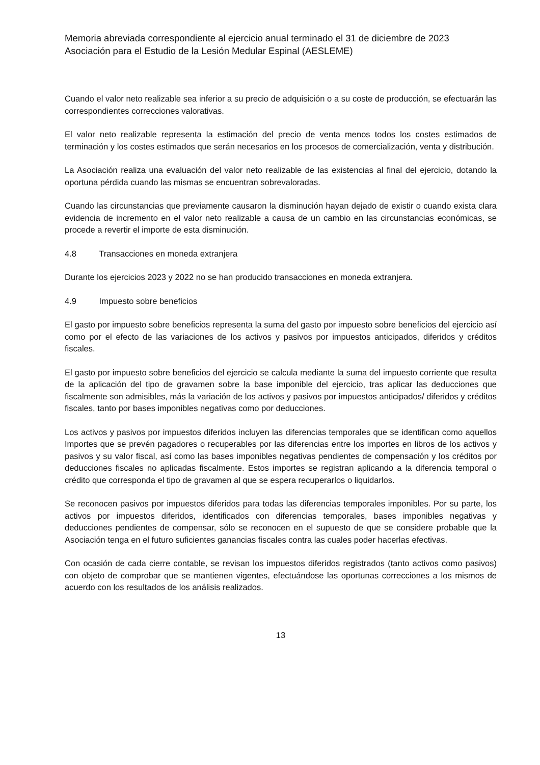Memoria abreviada correspondiente al ejercicio anual terminado el 31 de diciembre de 2023
Asociación para el Estudio de la Lesión Medular Espinal (AESLEME)
Cuando el valor neto realizable sea inferior a su precio de adquisición o a su coste de producción, se efectuarán las correspondientes correcciones valorativas.
El valor neto realizable representa la estimación del precio de venta menos todos los costes estimados de terminación y los costes estimados que serán necesarios en los procesos de comercialización, venta y distribución.
La Asociación realiza una evaluación del valor neto realizable de las existencias al final del ejercicio, dotando la oportuna pérdida cuando las mismas se encuentran sobrevaloradas.
Cuando las circunstancias que previamente causaron la disminución hayan dejado de existir o cuando exista clara evidencia de incremento en el valor neto realizable a causa de un cambio en las circunstancias económicas, se procede a revertir el importe de esta disminución.
4.8 Transacciones en moneda extranjera
Durante los ejercicios 2023 y 2022 no se han producido transacciones en moneda extranjera.
4.9 Impuesto sobre beneficios
El gasto por impuesto sobre beneficios representa la suma del gasto por impuesto sobre beneficios del ejercicio así como por el efecto de las variaciones de los activos y pasivos por impuestos anticipados, diferidos y créditos fiscales.
El gasto por impuesto sobre beneficios del ejercicio se calcula mediante la suma del impuesto corriente que resulta de la aplicación del tipo de gravamen sobre la base imponible del ejercicio, tras aplicar las deducciones que fiscalmente son admisibles, más la variación de los activos y pasivos por impuestos anticipados/ diferidos y créditos fiscales, tanto por bases imponibles negativas como por deducciones.
Los activos y pasivos por impuestos diferidos incluyen las diferencias temporales que se identifican como aquellos Importes que se prevén pagadores o recuperables por las diferencias entre los importes en libros de los activos y pasivos y su valor fiscal, así como las bases imponibles negativas pendientes de compensación y los créditos por deducciones fiscales no aplicadas fiscalmente. Estos importes se registran aplicando a la diferencia temporal o crédito que corresponda el tipo de gravamen al que se espera recuperarlos o liquidarlos.
Se reconocen pasivos por impuestos diferidos para todas las diferencias temporales imponibles. Por su parte, los activos por impuestos diferidos, identificados con diferencias temporales, bases imponibles negativas y deducciones pendientes de compensar, sólo se reconocen en el supuesto de que se considere probable que la Asociación tenga en el futuro suficientes ganancias fiscales contra las cuales poder hacerlas efectivas.
Con ocasión de cada cierre contable, se revisan los impuestos diferidos registrados (tanto activos como pasivos) con objeto de comprobar que se mantienen vigentes, efectuándose las oportunas correcciones a los mismos de acuerdo con los resultados de los análisis realizados.
13